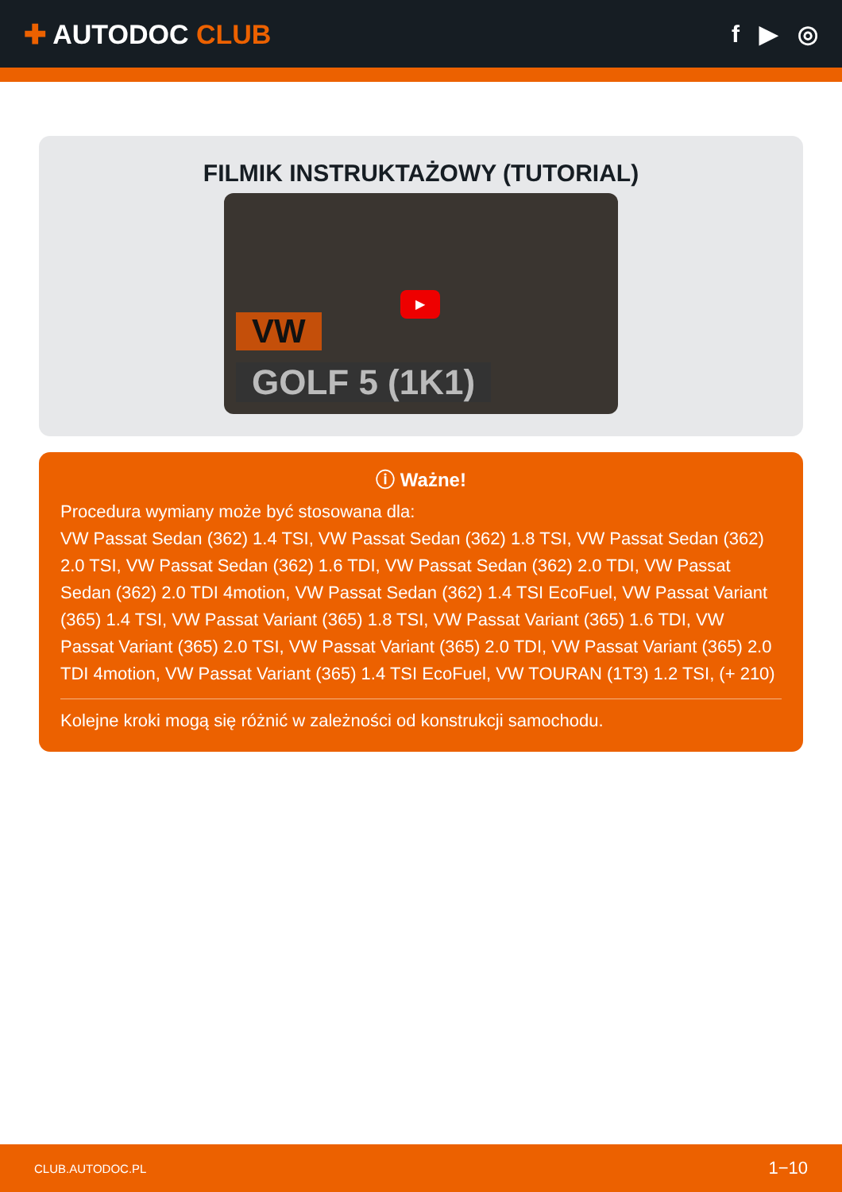✚ AUTODOC CLUB f ▶ ◎
FILMIK INSTRUKTAŻOWY (TUTORIAL)
▶
VW
GOLF 5 (1K1)
ⓘ Ważne!
Procedura wymiany może być stosowana dla:
VW Passat Sedan (362) 1.4 TSI, VW Passat Sedan (362) 1.8 TSI, VW Passat Sedan (362) 2.0 TSI, VW Passat Sedan (362) 1.6 TDI, VW Passat Sedan (362) 2.0 TDI, VW Passat Sedan (362) 2.0 TDI 4motion, VW Passat Sedan (362) 1.4 TSI EcoFuel, VW Passat Variant (365) 1.4 TSI, VW Passat Variant (365) 1.8 TSI, VW Passat Variant (365) 1.6 TDI, VW Passat Variant (365) 2.0 TSI, VW Passat Variant (365) 2.0 TDI, VW Passat Variant (365) 2.0 TDI 4motion, VW Passat Variant (365) 1.4 TSI EcoFuel, VW TOURAN (1T3) 1.2 TSI, (+ 210)
Kolejne kroki mogą się różnić w zależności od konstrukcji samochodu.
CLUB.AUTODOC.PL 1−10